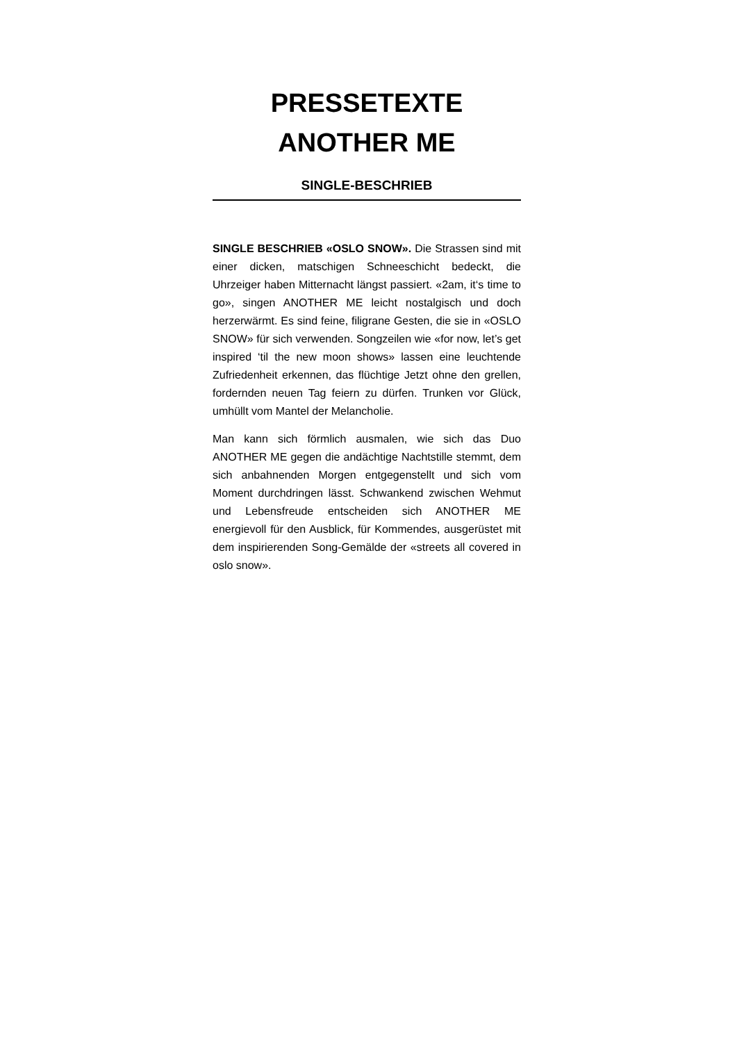PRESSETEXTE
ANOTHER ME
SINGLE-BESCHRIEB
SINGLE BESCHRIEB «OSLO SNOW». Die Strassen sind mit einer dicken, matschigen Schneeschicht bedeckt, die Uhrzeiger haben Mitternacht längst passiert. «2am, it‘s time to go», singen ANOTHER ME leicht nostalgisch und doch herzerwärmt. Es sind feine, filigrane Gesten, die sie in «OSLO SNOW» für sich verwenden. Songzeilen wie «for now, let’s get inspired ‘til the new moon shows» lassen eine leuchtende Zufriedenheit erkennen, das flüchtige Jetzt ohne den grellen, fordernden neuen Tag feiern zu dürfen. Trunken vor Glück, umhüllt vom Mantel der Melancholie.
Man kann sich förmlich ausmalen, wie sich das Duo ANOTHER ME gegen die andächtige Nachtstille stemmt, dem sich anbahnenden Morgen entgegenstellt und sich vom Moment durchdringen lässt. Schwankend zwischen Wehmut und Lebensfreude entscheiden sich ANOTHER ME energievoll für den Ausblick, für Kommendes, ausgerüstet mit dem inspirierenden Song-Gemälde der «streets all covered in oslo snow».